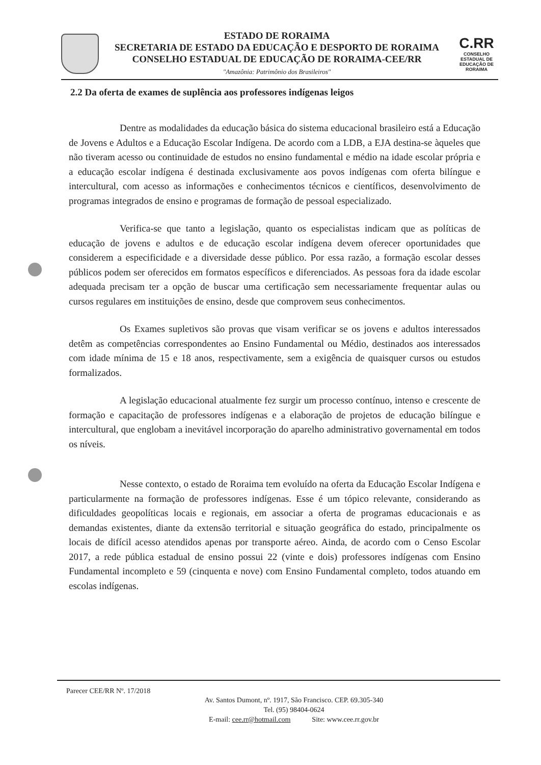ESTADO DE RORAIMA
SECRETARIA DE ESTADO DA EDUCAÇÃO E DESPORTO DE RORAIMA
CONSELHO ESTADUAL DE EDUCAÇÃO DE RORAIMA-CEE/RR
"Amazônia: Patrimônio dos Brasileiros"
C.RR
CONSELHO ESTADUAL DE EDUCAÇÃO DE RORAIMA
2.2 Da oferta de exames de suplência aos professores indígenas leigos
Dentre as modalidades da educação básica do sistema educacional brasileiro está a Educação de Jovens e Adultos e a Educação Escolar Indígena. De acordo com a LDB, a EJA destina-se àqueles que não tiveram acesso ou continuidade de estudos no ensino fundamental e médio na idade escolar própria e a educação escolar indígena é destinada exclusivamente aos povos indígenas com oferta bilíngue e intercultural, com acesso as informações e conhecimentos técnicos e científicos, desenvolvimento de programas integrados de ensino e programas de formação de pessoal especializado.
Verifica-se que tanto a legislação, quanto os especialistas indicam que as políticas de educação de jovens e adultos e de educação escolar indígena devem oferecer oportunidades que considerem a especificidade e a diversidade desse público. Por essa razão, a formação escolar desses públicos podem ser oferecidos em formatos específicos e diferenciados. As pessoas fora da idade escolar adequada precisam ter a opção de buscar uma certificação sem necessariamente frequentar aulas ou cursos regulares em instituições de ensino, desde que comprovem seus conhecimentos.
Os Exames supletivos são provas que visam verificar se os jovens e adultos interessados detêm as competências correspondentes ao Ensino Fundamental ou Médio, destinados aos interessados com idade mínima de 15 e 18 anos, respectivamente, sem a exigência de quaisquer cursos ou estudos formalizados.
A legislação educacional atualmente fez surgir um processo contínuo, intenso e crescente de formação e capacitação de professores indígenas e a elaboração de projetos de educação bilíngue e intercultural, que englobam a inevitável incorporação do aparelho administrativo governamental em todos os níveis.
Nesse contexto, o estado de Roraima tem evoluído na oferta da Educação Escolar Indígena e particularmente na formação de professores indígenas. Esse é um tópico relevante, considerando as dificuldades geopolíticas locais e regionais, em associar a oferta de programas educacionais e as demandas existentes, diante da extensão territorial e situação geográfica do estado, principalmente os locais de difícil acesso atendidos apenas por transporte aéreo. Ainda, de acordo com o Censo Escolar 2017, a rede pública estadual de ensino possui 22 (vinte e dois) professores indígenas com Ensino Fundamental incompleto e 59 (cinquenta e nove) com Ensino Fundamental completo, todos atuando em escolas indígenas.
Parecer CEE/RR Nº. 17/2018
Av. Santos Dumont, nº. 1917, São Francisco. CEP. 69.305-340
Tel. (95) 98404-0624
E-mail: cee.rr@hotmail.com Site: www.cee.rr.gov.br